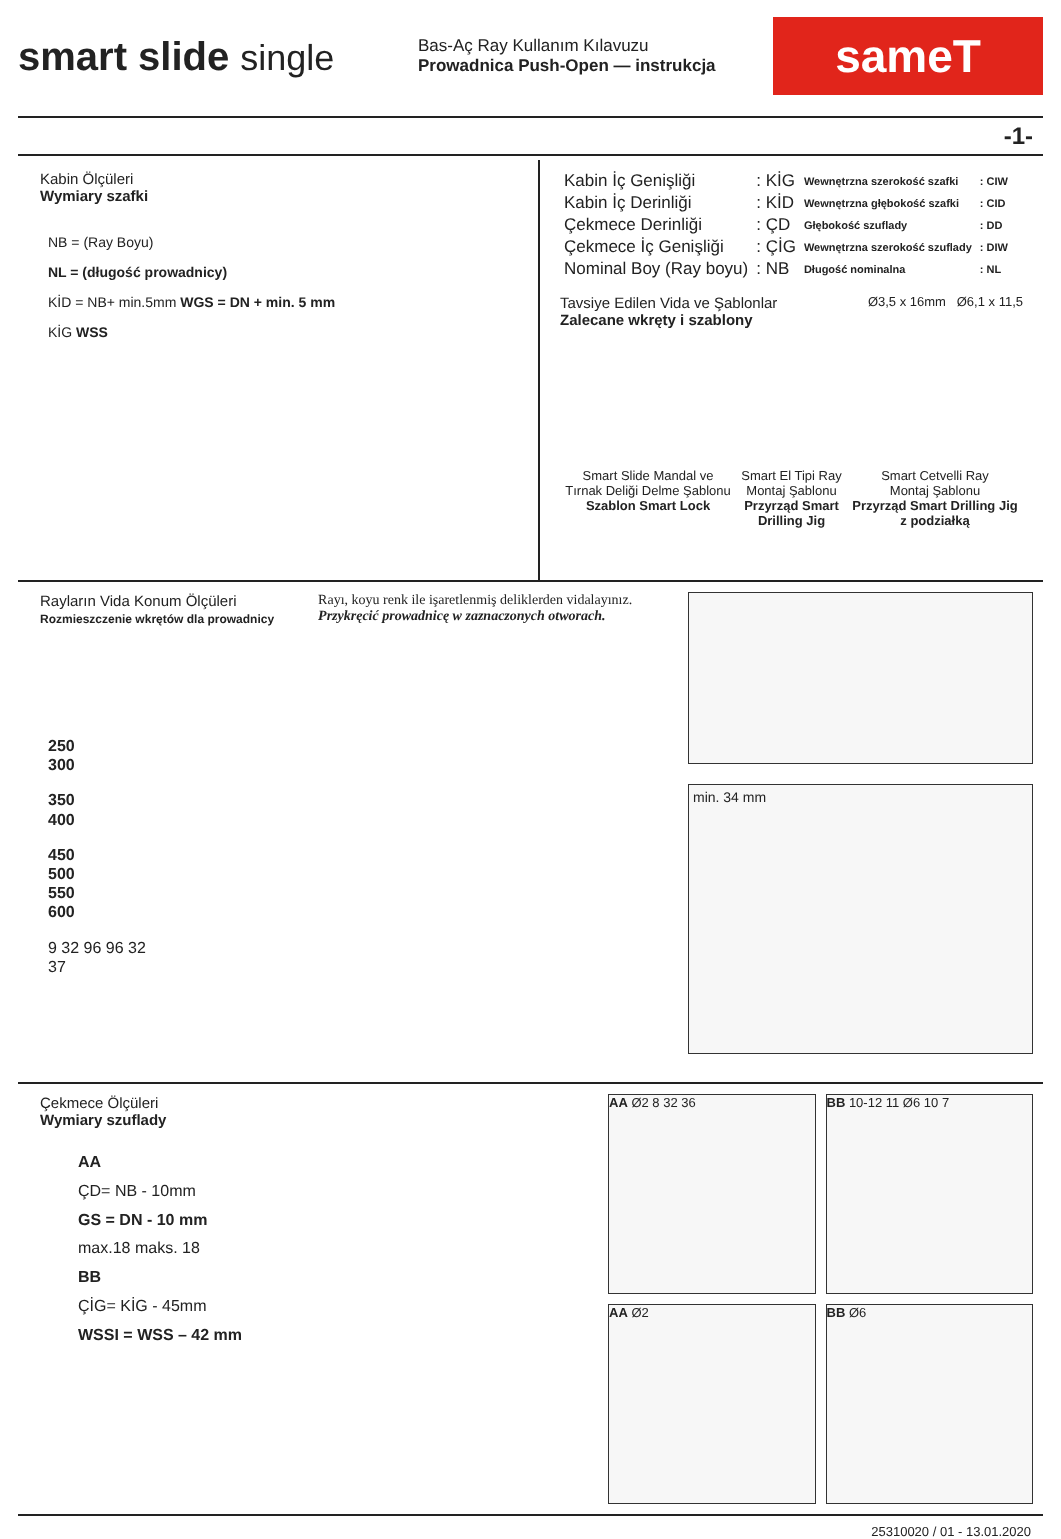smart slide single
Bas-Aç Ray Kullanım Kılavuzu
Prowadnica Push-Open — instrukcja
sameT
-1-
Kabin Ölçüleri
Wymiary szafki
NB = (Ray Boyu)
NL = (długość prowadnicy)
KİD = NB+ min.5mm WGS = DN + min. 5 mm
KİG WSS
| Kabin İç Genişliği | : KİG |
| Kabin İç Derinliği | : KİD |
| Çekmece Derinliği | : ÇD |
| Çekmece İç Genişliği | : ÇİG |
| Nominal Boy (Ray boyu) | : NB |
| Wewnętrzna szerokość szafki | : CIW |
| Wewnętrzna głębokość szafki | : CID |
| Głębokość szuflady | : DD |
| Wewnętrzna szerokość szuflady | : DIW |
| Długość nominalna | : NL |
Tavsiye Edilen Vida ve Şablonlar
Zalecane wkręty i szablony
Ø3,5 x 16mm Ø6,1 x 11,5
Smart Slide Mandal ve
Tırnak Deliği Delme Şablonu
Szablon Smart Lock
Smart El Tipi Ray
Montaj Şablonu
Przyrząd Smart
Drilling Jig
Smart Cetvelli Ray
Montaj Şablonu
Przyrząd Smart Drilling Jig
z podziałką
Rayların Vida Konum Ölçüleri
Rozmieszczenie wkrętów dla prowadnicy
Rayı, koyu renk ile işaretlenmiş deliklerden vidalayınız.
Przykręcić prowadnicę w zaznaczonych otworach.
250
300
350
400
450
500
550
600
9 32 96 96 32
37
min. 34 mm
Çekmece Ölçüleri
Wymiary szuflady
AA
ÇD= NB - 10mm
GS = DN - 10 mm
max.18 maks. 18
BB
ÇİG= KİG - 45mm
WSSI = WSS – 42 mm
AA Ø2 8 32 36
BB 10-12 11 Ø6 10 7
AA Ø2
BB Ø6
25310020 / 01 - 13.01.2020